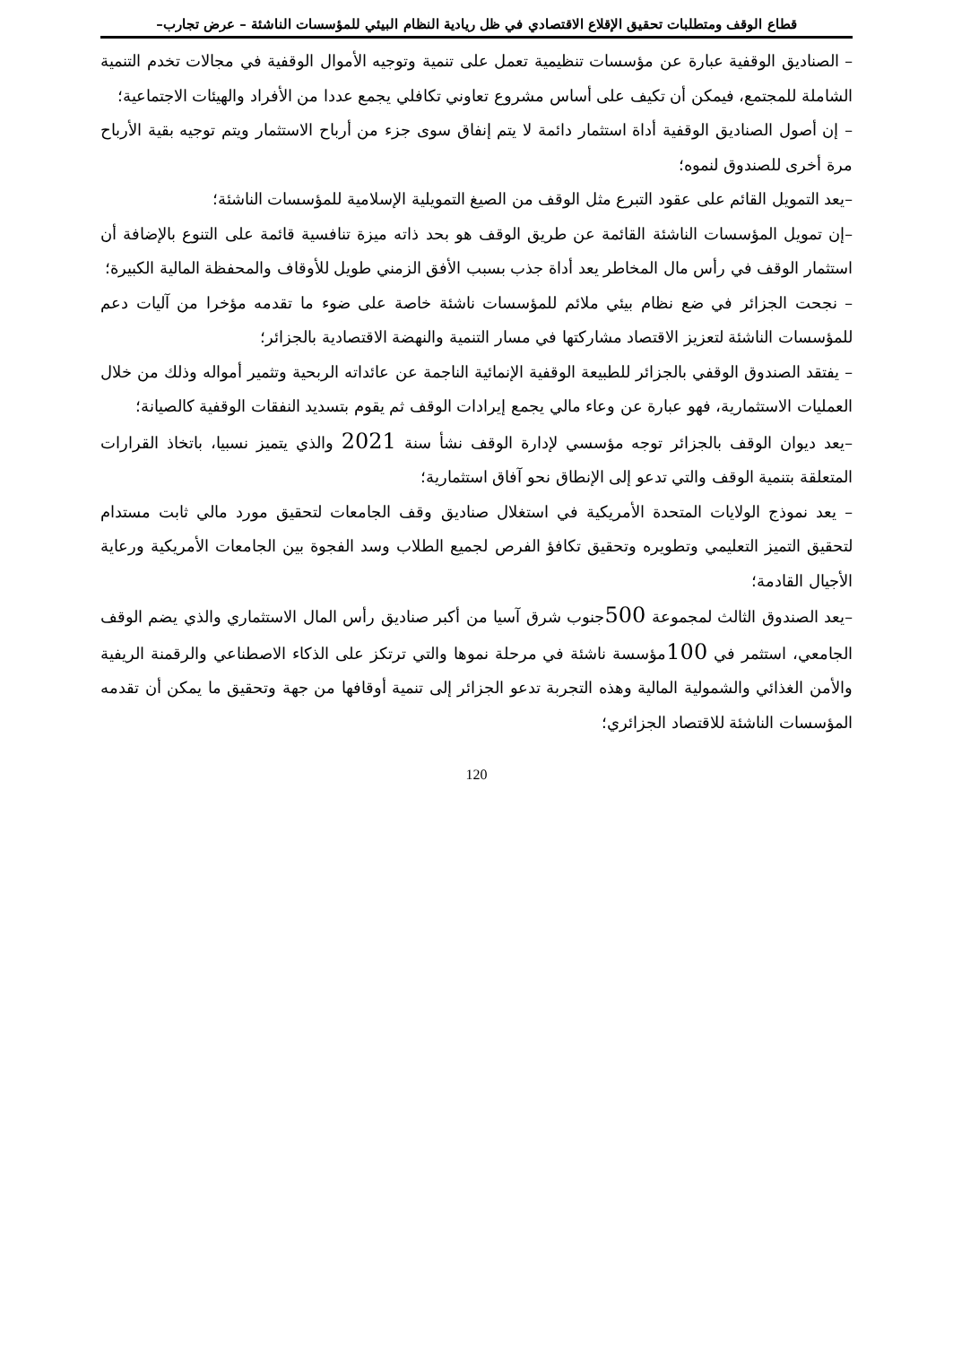قطاع الوقف ومتطلبات تحقيق الإقلاع الاقتصادي في ظل ريادية النظام البيئي للمؤسسات الناشئة – عرض تجارب–
– الصناديق الوقفية عبارة عن مؤسسات تنظيمية تعمل على تنمية وتوجيه الأموال الوقفية في مجالات تخدم التنمية الشاملة للمجتمع، فيمكن أن تكيف على أساس مشروع تعاوني تكافلي يجمع عددا من الأفراد والهيئات الاجتماعية؛
– إن أصول الصناديق الوقفية أداة استثمار دائمة لا يتم إنفاق سوى جزء من أرباح الاستثمار ويتم توجيه بقية الأرباح مرة أخرى للصندوق لنموه؛
–يعد التمويل القائم على عقود التبرع مثل الوقف من الصيغ التمويلية الإسلامية للمؤسسات الناشئة؛
–إن تمويل المؤسسات الناشئة القائمة عن طريق الوقف هو بحد ذاته ميزة تنافسية قائمة على التنوع بالإضافة أن استثمار الوقف في رأس مال المخاطر يعد أداة جذب بسبب الأفق الزمني طويل للأوقاف والمحفظة المالية الكبيرة؛
– نجحت الجزائر في ضع نظام بيئي ملائم للمؤسسات ناشئة خاصة على ضوء ما تقدمه مؤخرا من آليات دعم للمؤسسات الناشئة لتعزيز الاقتصاد مشاركتها في مسار التنمية والنهضة الاقتصادية بالجزائر؛
– يفتقد الصندوق الوقفي بالجزائر للطبيعة الوقفية الإنمائية الناجمة عن عائداته الربحية وتثمير أمواله وذلك من خلال العمليات الاستثمارية، فهو عبارة عن وعاء مالي يجمع إيرادات الوقف ثم يقوم بتسديد النفقات الوقفية كالصيانة؛
–يعد ديوان الوقف بالجزائر توجه مؤسسي لإدارة الوقف نشأ سنة 2021 والذي يتميز نسبيا، باتخاذ القرارات المتعلقة بتنمية الوقف والتي تدعو إلى الإنطاق نحو آفاق استثمارية؛
– يعد نموذج الولايات المتحدة الأمريكية في استغلال صناديق وقف الجامعات لتحقيق مورد مالي ثابت مستدام لتحقيق التميز التعليمي وتطويره وتحقيق تكافؤ الفرص لجميع الطلاب وسد الفجوة بين الجامعات الأمريكية ورعاية الأجيال القادمة؛
–يعد الصندوق الثالث لمجموعة 500جنوب شرق آسيا من أكبر صناديق رأس المال الاستثماري والذي يضم الوقف الجامعي، استثمر في 100مؤسسة ناشئة في مرحلة نموها والتي ترتكز على الذكاء الاصطناعي والرقمنة الريفية والأمن الغذائي والشمولية المالية وهذه التجربة تدعو الجزائر إلى تنمية أوقافها من جهة وتحقيق ما يمكن أن تقدمه المؤسسات الناشئة للاقتصاد الجزائري؛
120